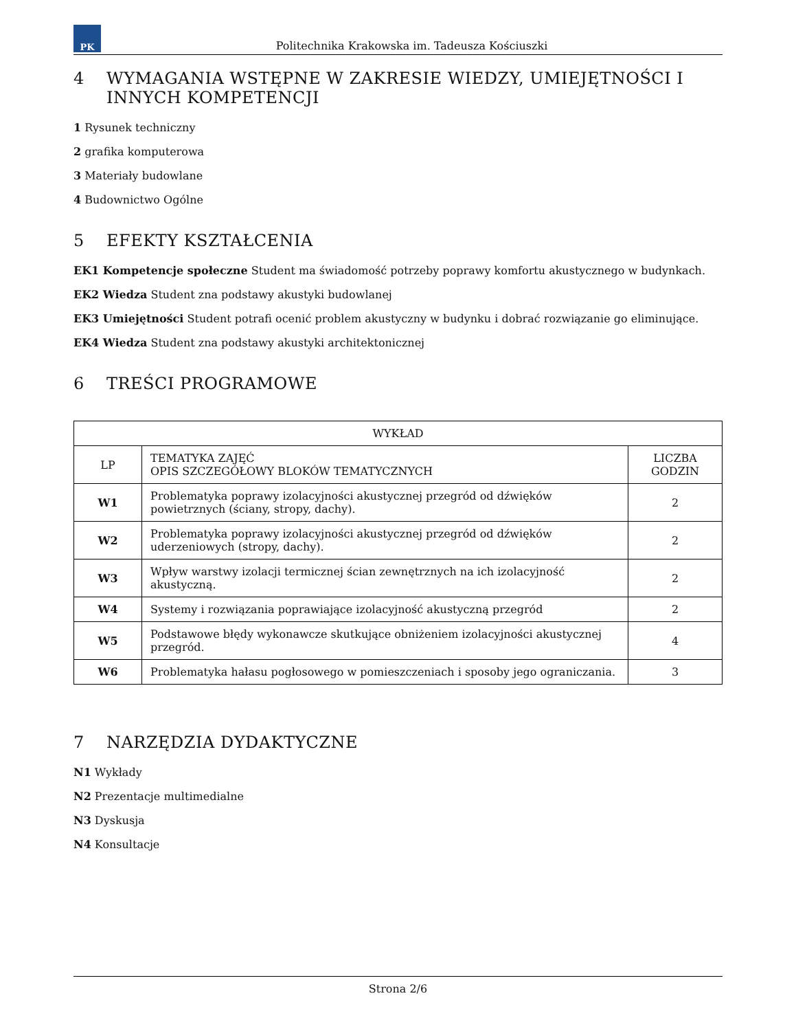PK
Politechnika Krakowska im. Tadeusza Kościuszki
4 WYMAGANIA WSTĘPNE W ZAKRESIE WIEDZY, UMIEJĘTNOŚCI I INNYCH KOMPETENCJI
1 Rysunek techniczny
2 grafika komputerowa
3 Materiały budowlane
4 Budownictwo Ogólne
5 EFEKTY KSZTAŁCENIA
EK1 Kompetencje społeczne Student ma świadomość potrzeby poprawy komfortu akustycznego w budynkach.
EK2 Wiedza Student zna podstawy akustyki budowlanej
EK3 Umiejętności Student potrafi ocenić problem akustyczny w budynku i dobrać rozwiązanie go eliminujące.
EK4 Wiedza Student zna podstawy akustyki architektonicznej
6 TREŚCI PROGRAMOWE
| WYKŁAD | | |
| --- | --- | --- |
| LP | TEMATYKA ZAJĘĆ OPIS SZCZEGÓŁOWY BLOKÓW TEMATYCZNYCH | LICZBA GODZIN |
| W1 | Problematyka poprawy izolacyjności akustycznej przegród od dźwięków powietrznych (ściany, stropy, dachy). | 2 |
| W2 | Problematyka poprawy izolacyjności akustycznej przegród od dźwięków uderzeniowych (stropy, dachy). | 2 |
| W3 | Wpływ warstwy izolacji termicznej ścian zewnętrznych na ich izolacyjność akustyczną. | 2 |
| W4 | Systemy i rozwiązania poprawiające izolacyjność akustyczną przegród | 2 |
| W5 | Podstawowe błędy wykonawcze skutkujące obniżeniem izolacyjności akustycznej przegród. | 4 |
| W6 | Problematyka hałasu pogłosowego w pomieszczeniach i sposoby jego ograniczania. | 3 |
7 NARZĘDZIA DYDAKTYCZNE
N1 Wykłady
N2 Prezentacje multimedialne
N3 Dyskusja
N4 Konsultacje
Strona 2/6